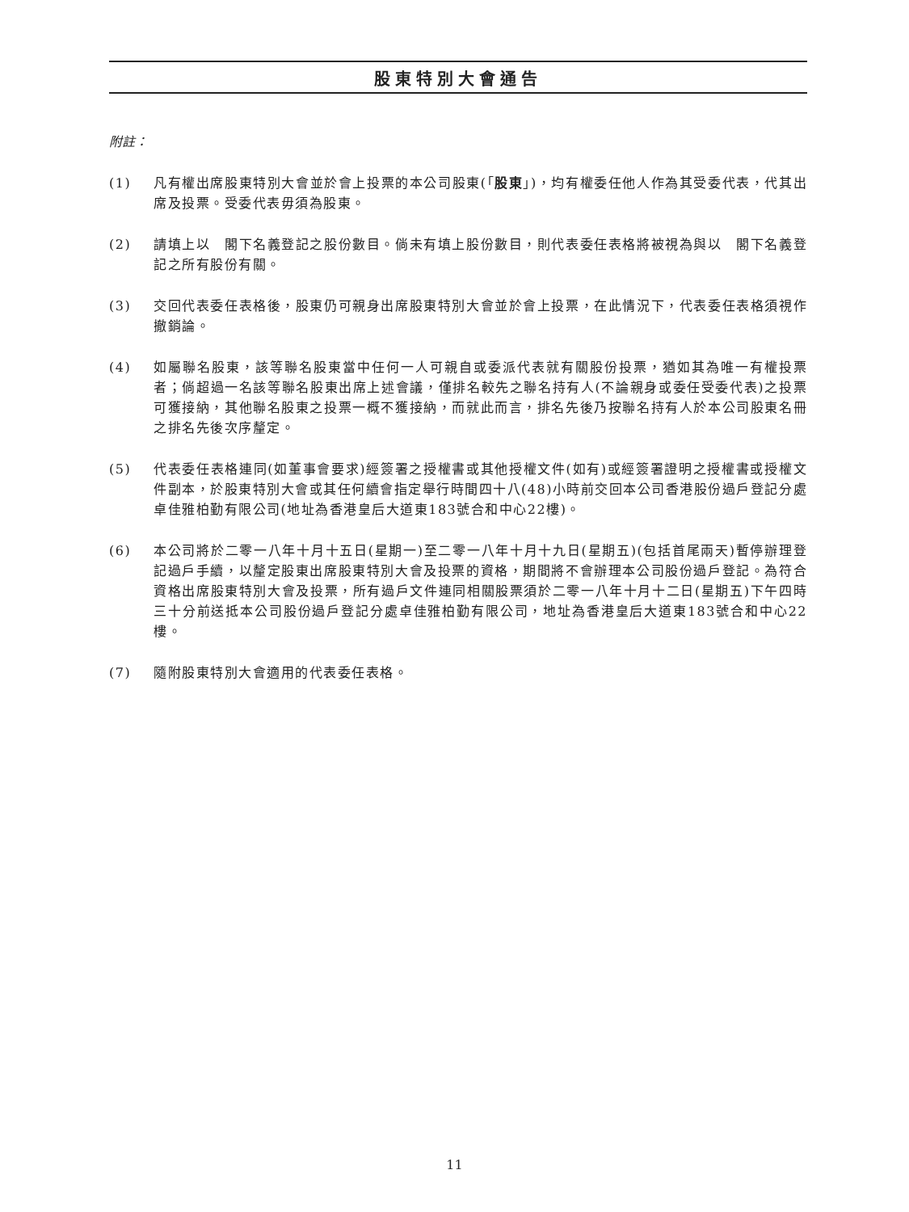股東特別大會通告
附註：
(1) 凡有權出席股東特別大會並於會上投票的本公司股東(「股東」)，均有權委任他人作為其受委代表，代其出席及投票。受委代表毋須為股東。
(2) 請填上以　閣下名義登記之股份數目。倘未有填上股份數目，則代表委任表格將被視為與以　閣下名義登記之所有股份有關。
(3) 交回代表委任表格後，股東仍可親身出席股東特別大會並於會上投票，在此情況下，代表委任表格須視作撤銷論。
(4) 如屬聯名股東，該等聯名股東當中任何一人可親自或委派代表就有關股份投票，猶如其為唯一有權投票者；倘超過一名該等聯名股東出席上述會議，僅排名較先之聯名持有人(不論親身或委任受委代表)之投票可獲接納，其他聯名股東之投票一概不獲接納，而就此而言，排名先後乃按聯名持有人於本公司股東名冊之排名先後次序釐定。
(5) 代表委任表格連同(如董事會要求)經簽署之授權書或其他授權文件(如有)或經簽署證明之授權書或授權文件副本，於股東特別大會或其任何續會指定舉行時間四十八(48)小時前交回本公司香港股份過戶登記分處卓佳雅柏勤有限公司(地址為香港皇后大道東183號合和中心22樓)。
(6) 本公司將於二零一八年十月十五日(星期一)至二零一八年十月十九日(星期五)(包括首尾兩天)暫停辦理登記過戶手續，以釐定股東出席股東特別大會及投票的資格，期間將不會辦理本公司股份過戶登記。為符合資格出席股東特別大會及投票，所有過戶文件連同相關股票須於二零一八年十月十二日(星期五)下午四時三十分前送抵本公司股份過戶登記分處卓佳雅柏勤有限公司，地址為香港皇后大道東183號合和中心22樓。
(7) 隨附股東特別大會適用的代表委任表格。
11